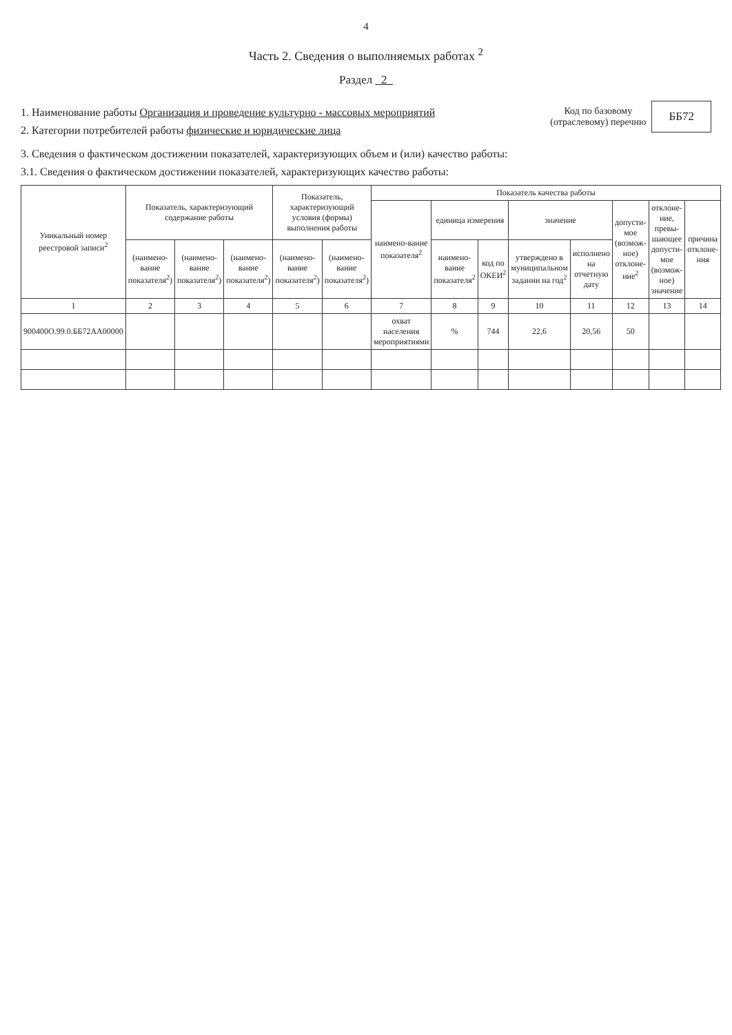4
Часть 2. Сведения о выполняемых работах <sup>2</sup>
Раздел 2
1. Наименование работы Организация и проведение культурно - массовых мероприятий
2. Категории потребителей работы физические и юридические лица
Код по базовому
(отраслевому) перечню
ББ72
3. Сведения о фактическом достижении показателей, характеризующих объем и (или) качество работы:
3.1. Сведения о фактическом достижении показателей, характеризующих качество работы:
| Уникальный номер реестровой записи<sup>2</sup> | Показатель, характеризующий содержание работы | | | Показатель, характеризующий условия (формы) выполнения работы | | Показатель качества работы | | | | | | | |
| --- | --- | --- | --- | --- | --- | --- | --- | --- | --- | --- | --- | --- | --- |
| | | | | | | наимено-вание показателя<sup>2</sup> | единица измерения | | значение | | допусти-мое (возмож-ное) отклоне-ние<sup>2</sup> | отклоне-ние, превы-шающее допусти-мое (возмож-ное) значение | причина отклоне-ния |
| | (наимено-вание показателя<sup>2</sup>) | (наимено-вание показателя<sup>2</sup>) | (наимено-вание показателя<sup>2</sup>) | (наимено-вание показателя<sup>2</sup>) | (наимено-вание показателя<sup>2</sup>) | | наимено-вание показателя<sup>2</sup> | код по ОКЕИ<sup>2</sup> | утверждено в муниципальном задании на год<sup>2</sup> | исполнено на отчетную дату | | | |
| 1 | 2 | 3 | 4 | 5 | 6 | 7 | 8 | 9 | 10 | 11 | 12 | 13 | 14 |
| 900400О.99.0.ББ72АА00000 | | | | | | охват населения мероприятиями | % | 744 | 22,6 | 20,56 | 50 | | |